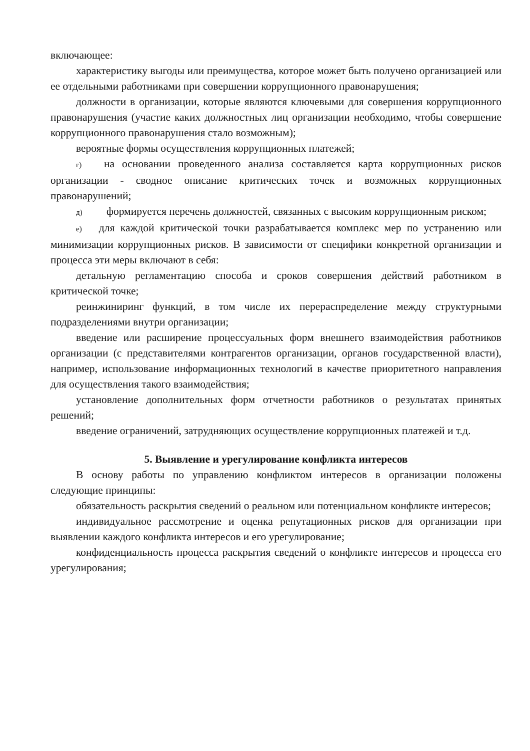включающее:
характеристику выгоды или преимущества, которое может быть получено организацией или ее отдельными работниками при совершении коррупционного правонарушения;
должности в организации, которые являются ключевыми для совершения коррупционного правонарушения (участие каких должностных лиц организации необходимо, чтобы совершение коррупционного правонарушения стало возможным);
вероятные формы осуществления коррупционных платежей;
г) на основании проведенного анализа составляется карта коррупционных рисков организации - сводное описание критических точек и возможных коррупционных правонарушений;
д) формируется перечень должностей, связанных с высоким коррупционным риском;
е) для каждой критической точки разрабатывается комплекс мер по устранению или минимизации коррупционных рисков. В зависимости от специфики конкретной организации и процесса эти меры включают в себя:
детальную регламентацию способа и сроков совершения действий работником в критической точке;
реинжиниринг функций, в том числе их перераспределение между структурными подразделениями внутри организации;
введение или расширение процессуальных форм внешнего взаимодействия работников организации (с представителями контрагентов организации, органов государственной власти), например, использование информационных технологий в качестве приоритетного направления для осуществления такого взаимодействия;
установление дополнительных форм отчетности работников о результатах принятых решений;
введение ограничений, затрудняющих осуществление коррупционных платежей и т.д.
5. Выявление и урегулирование конфликта интересов
В основу работы по управлению конфликтом интересов в организации положены следующие принципы:
обязательность раскрытия сведений о реальном или потенциальном конфликте интересов;
индивидуальное рассмотрение и оценка репутационных рисков для организации при выявлении каждого конфликта интересов и его урегулирование;
конфиденциальность процесса раскрытия сведений о конфликте интересов и процесса его урегулирования;